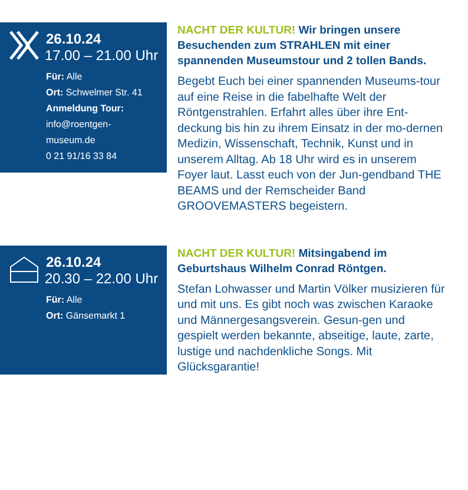26.10.24
17.00 – 21.00 Uhr
Für: Alle
Ort: Schwelmer Str. 41
Anmeldung Tour:
info@roentgen-
museum.de
0 21 91/16 33 84
NACHT DER KULTUR! Wir bringen unsere Besuchenden zum STRAHLEN mit einer spannenden Museumstour und 2 tollen Bands.
Begebt Euch bei einer spannenden Museums-tour auf eine Reise in die fabelhafte Welt der Röntgenstrahlen. Erfahrt alles über ihre Ent-deckung bis hin zu ihrem Einsatz in der mo-dernen Medizin, Wissenschaft, Technik, Kunst und in unserem Alltag. Ab 18 Uhr wird es in unserem Foyer laut. Lasst euch von der Jun-gendband THE BEAMS und der Remscheider Band GROOVEMASTERS begeistern.
26.10.24
20.30 – 22.00 Uhr
Für: Alle
Ort: Gänsemarkt 1
NACHT DER KULTUR! Mitsingabend im Geburtshaus Wilhelm Conrad Röntgen.
Stefan Lohwasser und Martin Völker musizieren für und mit uns. Es gibt noch was zwischen Karaoke und Männergesangsverein. Gesun-gen und gespielt werden bekannte, abseitige, laute, zarte, lustige und nachdenkliche Songs. Mit Glücksgarantie!